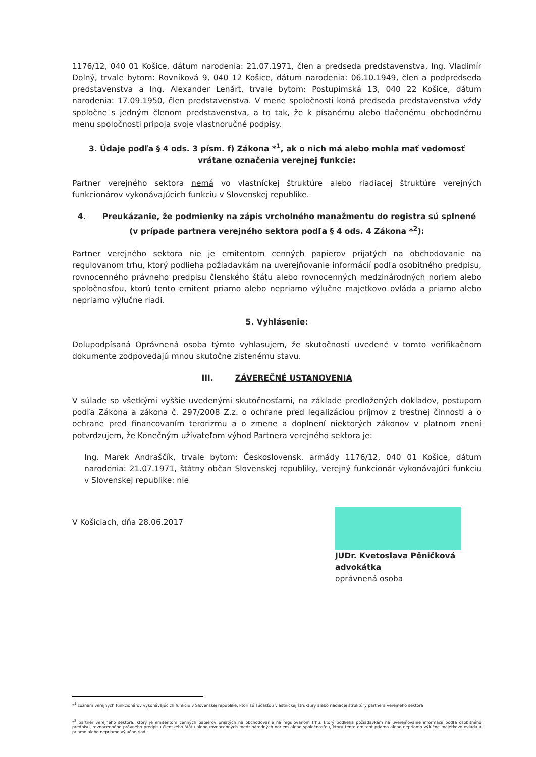1176/12, 040 01 Košice, dátum narodenia: 21.07.1971, člen a predseda predstavenstva, Ing. Vladimír Dolný, trvale bytom: Rovníková 9, 040 12 Košice, dátum narodenia: 06.10.1949, člen a podpredseda predstavenstva a Ing. Alexander Lenárt, trvale bytom: Postupimská 13, 040 22 Košice, dátum narodenia: 17.09.1950, člen predstavenstva. V mene spoločnosti koná predseda predstavenstva vždy spoločne s jedným členom predstavenstva, a to tak, že k písanému alebo tlačenému obchodnému menu spoločnosti pripoja svoje vlastnoručné podpisy.
3. Údaje podľa § 4 ods. 3 písm. f) Zákona *<sup>1</sup>, ak o nich má alebo mohla mať vedomosť vrátane označenia verejnej funkcie:
Partner verejného sektora nemá vo vlastníckej štruktúre alebo riadiacej štruktúre verejných funkcionárov vykonávajúcich funkciu v Slovenskej republike.
4. Preukázanie, že podmienky na zápis vrcholného manažmentu do registra sú splnené (v prípade partnera verejného sektora podľa § 4 ods. 4 Zákona *<sup>2</sup>):
Partner verejného sektora nie je emitentom cenných papierov prijatých na obchodovanie na regulovanom trhu, ktorý podlieha požiadavkám na uverejňovanie informácií podľa osobitného predpisu, rovnocenného právneho predpisu členského štátu alebo rovnocenných medzinárodných noriem alebo spoločnosťou, ktorú tento emitent priamo alebo nepriamo výlučne majetkovo ovláda a priamo alebo nepriamo výlučne riadi.
5. Vyhlásenie:
Dolupodpísaná Oprávnená osoba týmto vyhlasujem, že skutočnosti uvedené v tomto verifikačnom dokumente zodpovedajú mnou skutočne zistenému stavu.
III. ZÁVEREČNÉ USTANOVENIA
V súlade so všetkými vyššie uvedenými skutočnosťami, na základe predložených dokladov, postupom podľa Zákona a zákona č. 297/2008 Z.z. o ochrane pred legalizáciou príjmov z trestnej činnosti a o ochrane pred financovaním terorizmu a o zmene a doplnení niektorých zákonov v platnom znení potvrdzujem, že Konečným užívateľom výhod Partnera verejného sektora je:
Ing. Marek Andraščík, trvale bytom: Československ. armády 1176/12, 040 01 Košice, dátum narodenia: 21.07.1971, štátny občan Slovenskej republiky, verejný funkcionár vykonávajúci funkciu v Slovenskej republike: nie
V Košiciach, dňa 28.06.2017
JUDr. Kvetoslava Pěničková
advokátka
oprávnená osoba
*<sup>1</sup> zoznam verejných funkcionárov vykonávajúcich funkciu v Slovenskej republike, ktorí sú súčasťou vlastníckej štruktúry alebo riadiacej štruktúry partnera verejného sektora
*<sup>2</sup> partner verejného sektora, ktorý je emitentom cenných papierov prijatých na obchodovanie na regulovanom trhu, ktorý podlieha požiadavkám na uverejňovanie informácií podľa osobitného predpisu, rovnocenného právneho predpisu členského štátu alebo rovnocenných medzinárodných noriem alebo spoločnosťou, ktorú tento emitent priamo alebo nepriamo výlučne majetkovo ovláda a priamo alebo nepriamo výlučne riadi